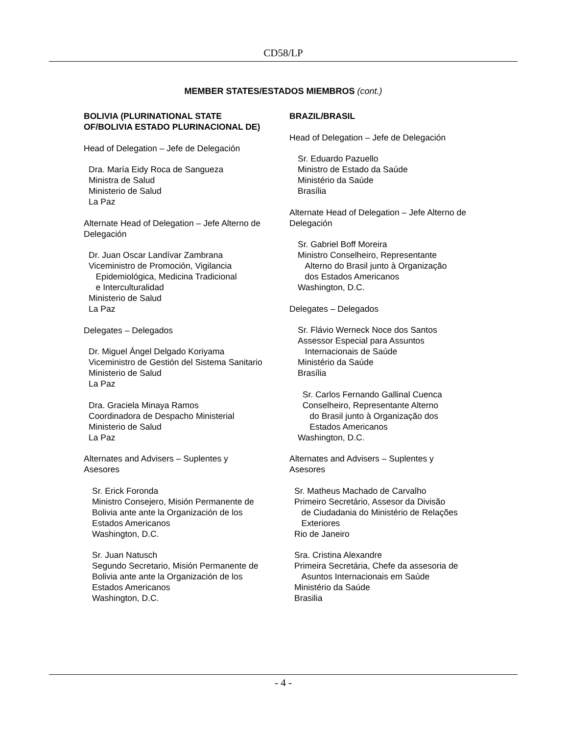CD58/LP
MEMBER STATES/ESTADOS MIEMBROS (cont.)
BOLIVIA (PLURINATIONAL STATE
OF/BOLIVIA ESTADO PLURINACIONAL DE)
Head of Delegation – Jefe de Delegación
Dra. María Eidy Roca de Sangueza
Ministra de Salud
Ministerio de Salud
La Paz
Alternate Head of Delegation – Jefe Alterno de Delegación
Dr. Juan Oscar Landívar Zambrana
Viceministro de Promoción, Vigilancia
Epidemiológica, Medicina Tradicional
e Interculturalidad
Ministerio de Salud
La Paz
Delegates – Delegados
Dr. Miguel Ángel Delgado Koriyama
Viceministro de Gestión del Sistema Sanitario
Ministerio de Salud
La Paz
Dra. Graciela Minaya Ramos
Coordinadora de Despacho Ministerial
Ministerio de Salud
La Paz
Alternates and Advisers – Suplentes y
Asesores
Sr. Erick Foronda
Ministro Consejero, Misión Permanente de
Bolivia ante ante la Organización de los
Estados Americanos
Washington, D.C.
Sr. Juan Natusch
Segundo Secretario, Misión Permanente de
Bolivia ante ante la Organización de los
Estados Americanos
Washington, D.C.
BRAZIL/BRASIL
Head of Delegation – Jefe de Delegación
Sr. Eduardo Pazuello
Ministro de Estado da Saúde
Ministério da Saúde
Brasília
Alternate Head of Delegation – Jefe Alterno de Delegación
Sr. Gabriel Boff Moreira
Ministro Conselheiro, Representante
Alterno do Brasil junto à Organização
dos Estados Americanos
Washington, D.C.
Delegates – Delegados
Sr. Flávio Werneck Noce dos Santos
Assessor Especial para Assuntos
Internacionais de Saúde
Ministério da Saúde
Brasília
Sr. Carlos Fernando Gallinal Cuenca
Conselheiro, Representante Alterno
do Brasil junto à Organização dos
Estados Americanos
Washington, D.C.
Alternates and Advisers – Suplentes y
Asesores
Sr. Matheus Machado de Carvalho
Primeiro Secretário, Assesor da Divisão
de Ciudadania do Ministério de Relações
Exteriores
Rio de Janeiro
Sra. Cristina Alexandre
Primeira Secretária, Chefe da assesoria de
Asuntos Internacionais em Saúde
Ministério da Saúde
Brasilia
- 4 -